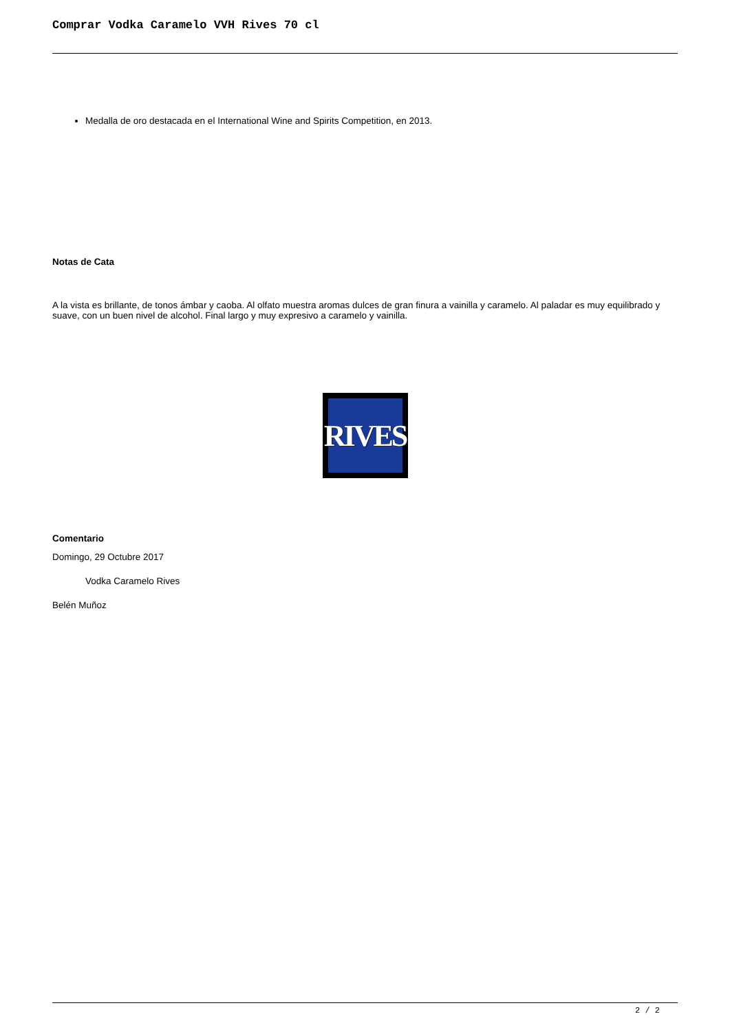Comprar Vodka Caramelo VVH Rives 70 cl
Medalla de oro destacada en el International Wine and Spirits Competition, en 2013.
Notas de Cata
A la vista es brillante, de tonos ámbar y caoba. Al olfato muestra aromas dulces de gran finura a vainilla y caramelo. Al paladar es muy equilibrado y suave, con un buen nivel de alcohol. Final largo y muy expresivo a caramelo y vainilla.
RIVES
Comentario
Domingo, 29 Octubre 2017
Vodka Caramelo Rives
Belén Muñoz
2 / 2